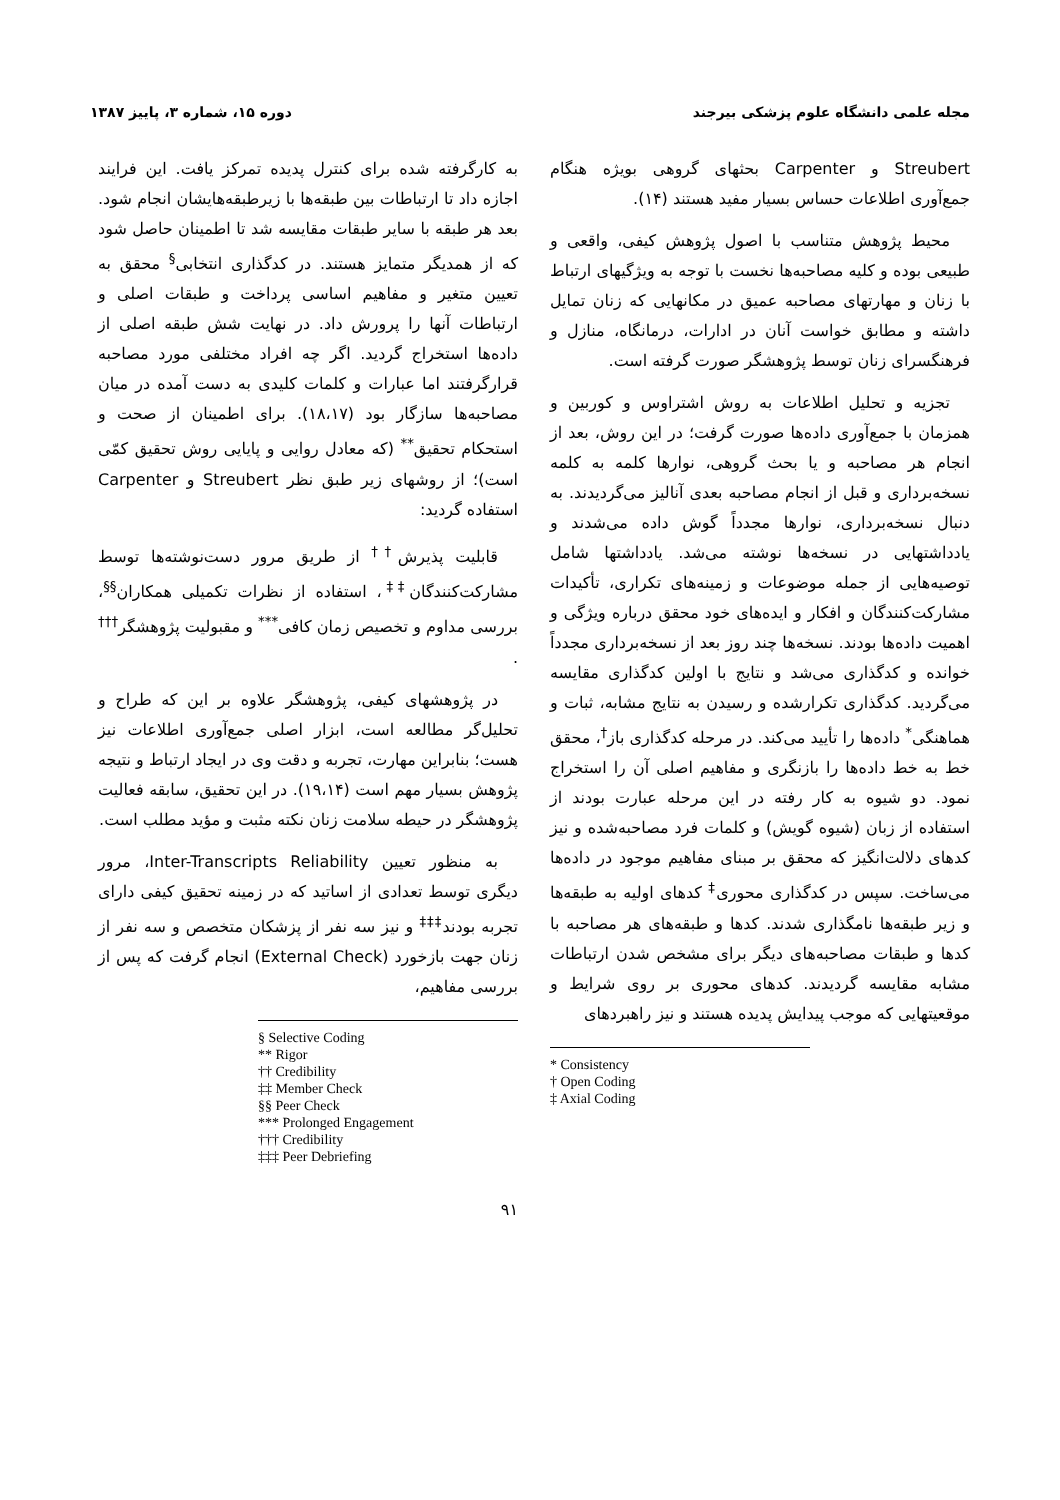مجله علمی دانشگاه علوم پزشکی بیرجند دوره ۱۵، شماره ۳، پاییز ۱۳۸۷
Streubert و Carpenter بحثهای گروهی بویژه هنگام جمع‌آوری اطلاعات حساس بسیار مفید هستند (۱۴).
محیط پژوهش متناسب با اصول پژوهش کیفی، واقعی و طبیعی بوده و کلیه مصاحبه‌ها نخست با توجه به ویژگیهای ارتباط با زنان و مهارتهای مصاحبه عمیق در مکانهایی که زنان تمایل داشته و مطابق خواست آنان در ادارات، درمانگاه، منازل و فرهنگسرای زنان توسط پژوهشگر صورت گرفته است.
تجزیه و تحلیل اطلاعات به روش اشتراوس و کوربین و همزمان با جمع‌آوری داده‌ها صورت گرفت؛ در این روش، بعد از انجام هر مصاحبه و یا بحث گروهی، نوارها کلمه به کلمه نسخه‌برداری و قبل از انجام مصاحبه بعدی آنالیز می‌گردیدند. به دنبال نسخه‌برداری، نوارها مجدداً گوش داده می‌شدند و یادداشتهایی در نسخه‌ها نوشته می‌شد. یادداشتها شامل توصیه‌هایی از جمله موضوعات و زمینه‌های تکراری، تأکیدات مشارکت‌کنندگان و افکار و ایده‌های خود محقق درباره ویژگی و اهمیت داده‌ها بودند. نسخه‌ها چند روز بعد از نسخه‌برداری مجدداً خوانده و کدگذاری می‌شد و نتایج با اولین کدگذاری مقایسه می‌گردید. کدگذاری تکرارشده و رسیدن به نتایج مشابه، ثبات و هماهنگی<sup>*</sup> داده‌ها را تأیید می‌کند. در مرحله کدگذاری باز<sup>†</sup>، محقق خط به خط داده‌ها را بازنگری و مفاهیم اصلی آن را استخراج نمود. دو شیوه به کار رفته در این مرحله عبارت بودند از استفاده از زبان (شیوه گویش) و کلمات فرد مصاحبه‌شده و نیز کدهای دلالت‌انگیز که محقق بر مبنای مفاهیم موجود در داده‌ها می‌ساخت. سپس در کدگذاری محوری<sup>‡</sup> کدهای اولیه به طبقه‌ها و زیر طبقه‌ها نامگذاری شدند. کدها و طبقه‌های هر مصاحبه با کدها و طبقات مصاحبه‌های دیگر برای مشخص شدن ارتباطات مشابه مقایسه گردیدند. کدهای محوری بر روی شرایط و موقعیتهایی که موجب پیدایش پدیده هستند و نیز راهبردهای
* Consistency
† Open Coding
‡ Axial Coding
به کارگرفته شده برای کنترل پدیده تمرکز یافت. این فرایند اجازه داد تا ارتباطات بین طبقه‌ها با زیرطبقه‌هایشان انجام شود. بعد هر طبقه با سایر طبقات مقایسه شد تا اطمینان حاصل شود که از همدیگر متمایز هستند. در کدگذاری انتخابی<sup>§</sup> محقق به تعیین متغیر و مفاهیم اساسی پرداخت و طبقات اصلی و ارتباطات آنها را پرورش داد. در نهایت شش طبقه اصلی از داده‌ها استخراج گردید. اگر چه افراد مختلفی مورد مصاحبه قرارگرفتند اما عبارات و کلمات کلیدی به دست آمده در میان مصاحبه‌ها سازگار بود (۱۸،۱۷). برای اطمینان از صحت و استحکام تحقیق<sup>**</sup> (که معادل روایی و پایایی روش تحقیق کمّی است)؛ از روشهای زیر طبق نظر Streubert و Carpenter استفاده گردید:
قابلیت پذیرش<sup>††</sup> از طریق مرور دست‌نوشته‌ها توسط مشارکت‌کنندگان<sup>‡‡</sup>، استفاده از نظرات تکمیلی همکاران<sup>§§</sup>، بررسی مداوم و تخصیص زمان کافی<sup>***</sup> و مقبولیت پژوهشگر<sup>†††</sup> .
در پژوهشهای کیفی، پژوهشگر علاوه بر این که طراح و تحلیل‌گر مطالعه است، ابزار اصلی جمع‌آوری اطلاعات نیز هست؛ بنابراین مهارت، تجربه و دقت وی در ایجاد ارتباط و نتیجه پژوهش بسیار مهم است (۱۹،۱۴). در این تحقیق، سابقه فعالیت پژوهشگر در حیطه سلامت زنان نکته مثبت و مؤید مطلب است.
به منظور تعیین Inter-Transcripts Reliability، مرور دیگری توسط تعدادی از اساتید که در زمینه تحقیق کیفی دارای تجربه بودند<sup>‡‡‡</sup> و نیز سه نفر از پزشکان متخصص و سه نفر از زنان جهت بازخورد (External Check) انجام گرفت که پس از بررسی مفاهیم،
§ Selective Coding
** Rigor
†† Credibility
‡‡ Member Check
§§ Peer Check
*** Prolonged Engagement
††† Credibility
‡‡‡ Peer Debriefing
۹۱